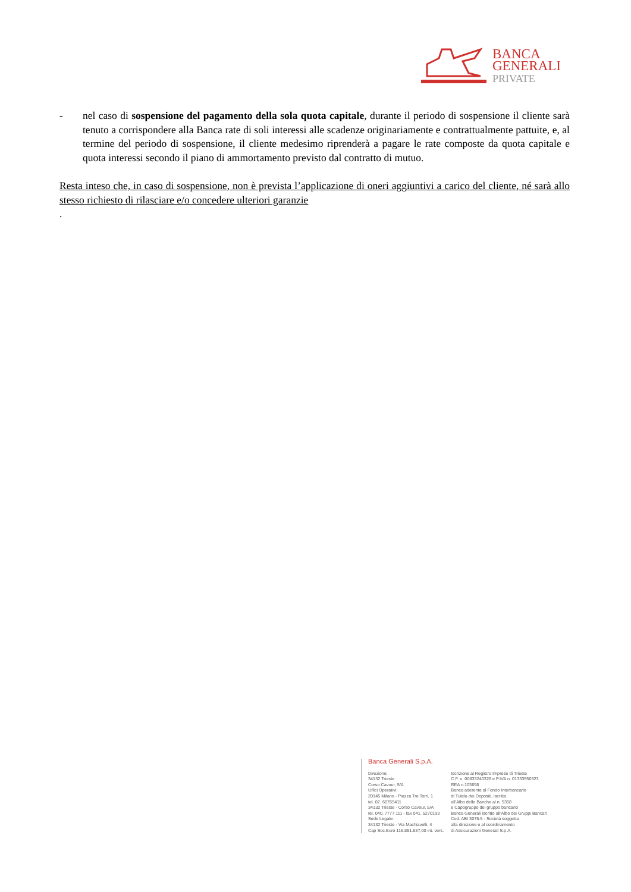BANCA
GENERALI
PRIVATE
- nel caso di sospensione del pagamento della sola quota capitale, durante il periodo di sospensione il cliente sarà tenuto a corrispondere alla Banca rate di soli interessi alle scadenze originariamente e contrattualmente pattuite, e, al termine del periodo di sospensione, il cliente medesimo riprenderà a pagare le rate composte da quota capitale e quota interessi secondo il piano di ammortamento previsto dal contratto di mutuo.
Resta inteso che, in caso di sospensione, non è prevista l’applicazione di oneri aggiuntivi a carico del cliente, né sarà allo stesso richiesto di rilasciare e/o concedere ulteriori garanzie
.
Banca Generali S.p.A.
Direzione:
34132 Trieste
Corso Cavour, 5/A
Uffici Operativi:
20145 Milano - Piazza Tre Torri, 1
tel. 02. 60765411
34132 Trieste - Corso Cavour, 5/A
tel. 040. 7777 111 - fax 041. 5270193
Sede Legale:
34132 Trieste - Via Machiavelli, 4
Cap Soc.Euro 116.851.637,00 int. vers.
Iscrizione al Registro Imprese di Trieste
C.F. n. 00833240328 e P.IVA n. 01333550323
REA n.103698
Banca aderente al Fondo Interbancario
di Tutela dei Depositi, iscritta
all’Albo delle Banche al n. 5358
e Capogruppo del gruppo bancario
Banca Generali iscritto all’Albo dei Gruppi Bancari
Cod. ABI 3075.9 - Società soggetta
alla direzione e al coordinamento
di Assicurazioni Generali S.p.A.